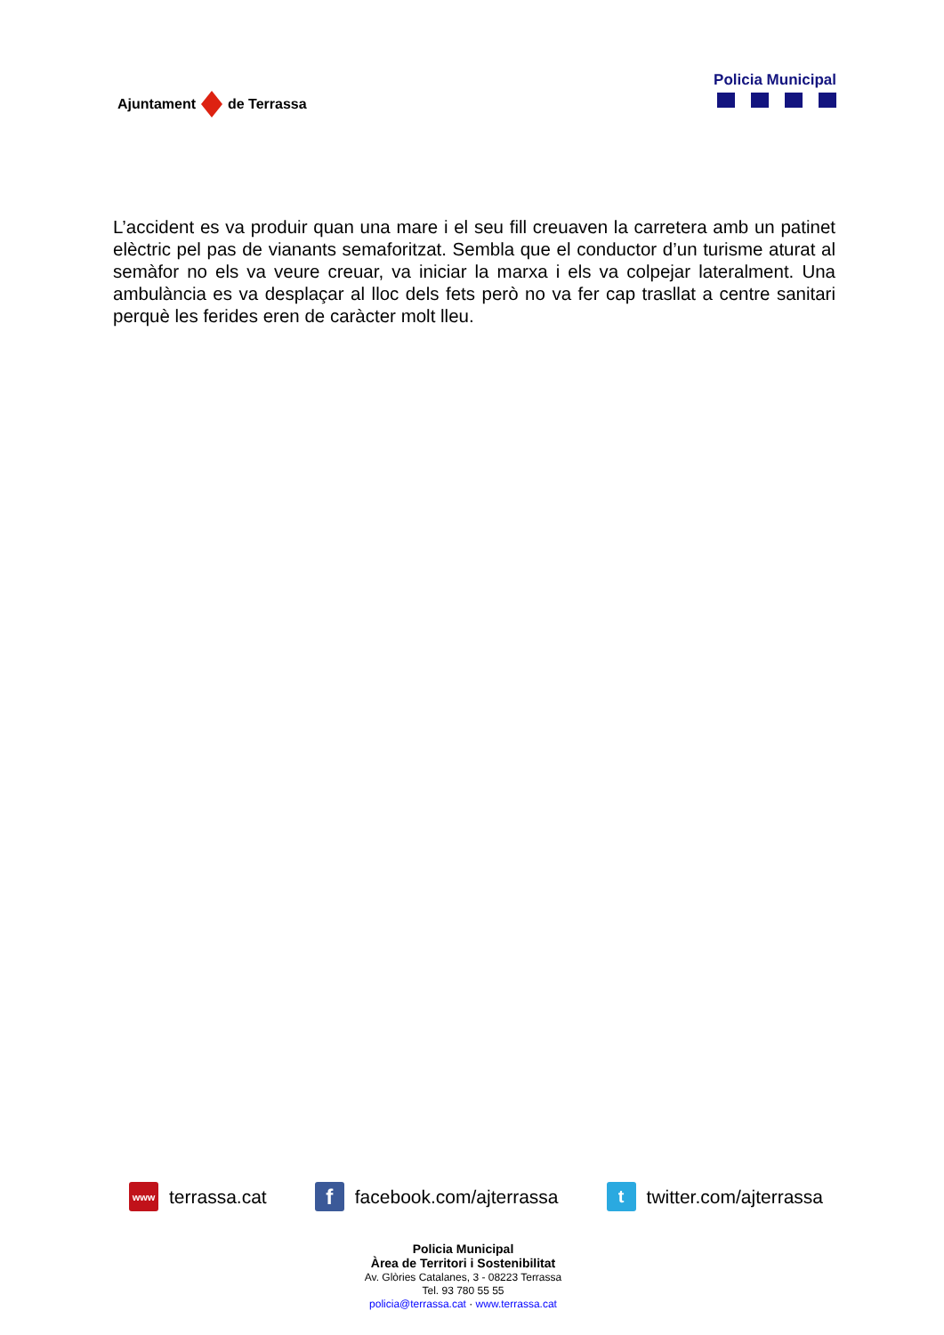Ajuntament
de Terrassa
Policia Municipal
L’accident es va produir quan una mare i el seu fill creuaven la carretera amb un patinet elèctric pel pas de vianants semaforitzat. Sembla que el conductor d’un turisme aturat al semàfor no els va veure creuar, va iniciar la marxa i els va colpejar lateralment. Una ambulància es va desplaçar al lloc dels fets però no va fer cap trasllat a centre sanitari perquè les ferides eren de caràcter molt lleu.
www terrassa.cat
f facebook.com/ajterrassa
t twitter.com/ajterrassa
Policia Municipal
Àrea de Territori i Sostenibilitat
Av. Glòries Catalanes, 3 - 08223 Terrassa
Tel. 93 780 55 55
policia@terrassa.cat · www.terrassa.cat